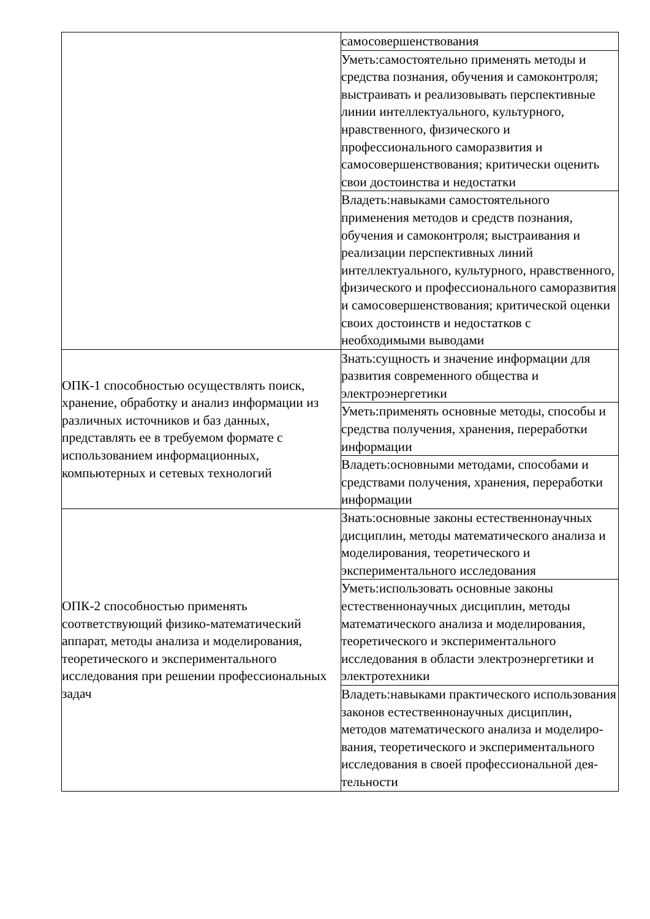| | самосовершенствования |
| | Уметь:самостоятельно применять методы и средства познания, обучения и самоконтроля; выстраивать и реализовывать перспективные линии интеллектуального, культурного, нравственного, физического и профессионального саморазвития и самосовершенствования; критически оценить свои достоинства и недостатки |
| | Владеть:навыками самостоятельного применения методов и средств познания, обучения и самоконтроля; выстраивания и реализации перспективных линий интеллектуального, культурного, нравственного, физического и профессионального саморазвития и самосовершенствования; критической оценки своих достоинств и недостатков с необходимыми выводами |
| ОПК-1 способностью осуществлять поиск, хранение, обработку и анализ информации из различных источников и баз данных, представлять ее в требуемом формате с использованием информационных, компьютерных и сетевых технологий | Знать:сущность и значение информации для развития современного общества и электроэнергетики |
| | Уметь:применять основные методы, способы и средства получения, хранения, переработки информации |
| | Владеть:основными методами, способами и средствами получения, хранения, переработки информации |
| ОПК-2 способностью применять соответствующий физико-математический аппарат, методы анализа и моделирования, теоретического и экспериментального исследования при решении профессиональных задач | Знать:основные законы естественнонаучных дисциплин, методы математического анализа и моделирования, теоретического и экспериментального исследования |
| | Уметь:использовать основные законы естественнонаучных дисциплин, методы математического анализа и моделирования, теоретического и экспериментального исследования в области электроэнергетики и электротехники |
| | Владеть:навыками практического использования законов естественнонаучных дисциплин, методов математического анализа и моделиро-вания, теоретического и экспериментального исследования в своей профессиональной дея-тельности |